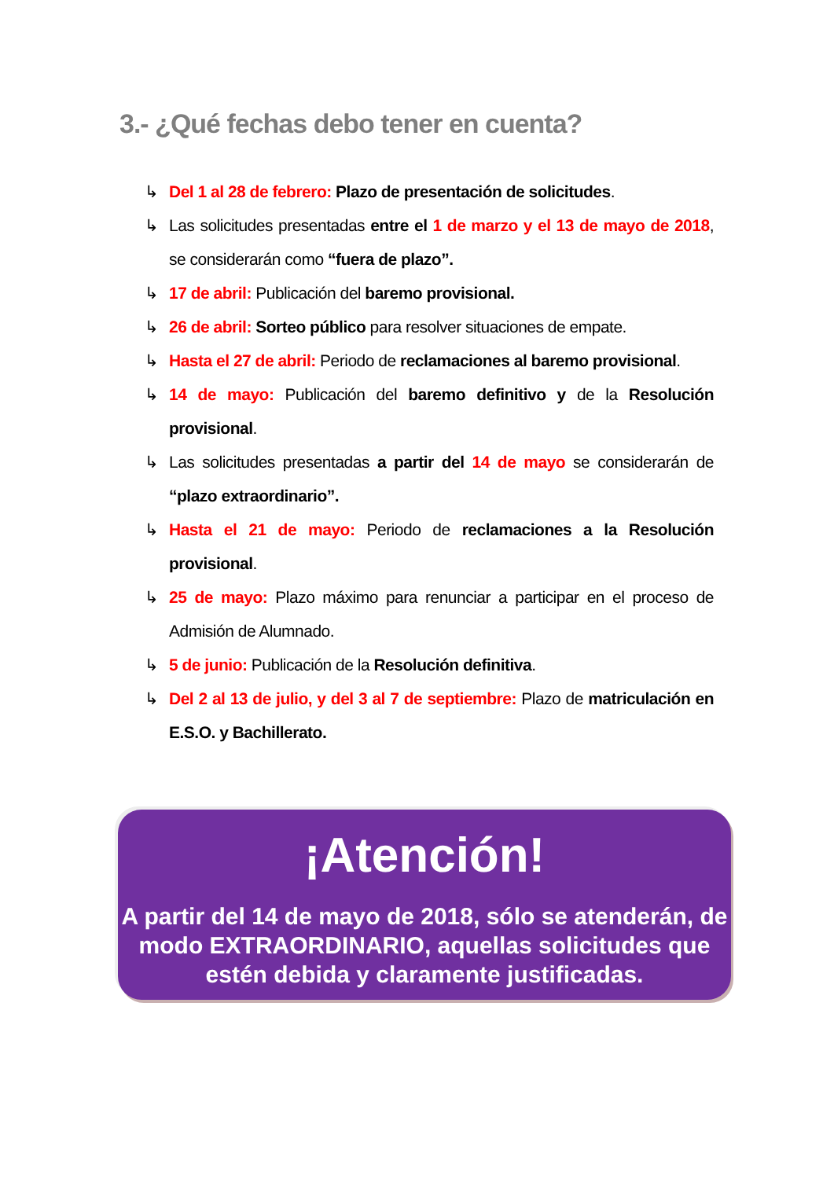3.- ¿Qué fechas debo tener en cuenta?
↳ Del 1 al 28 de febrero: Plazo de presentación de solicitudes.
↳ Las solicitudes presentadas entre el 1 de marzo y el 13 de mayo de 2018, se considerarán como “fuera de plazo”.
↳ 17 de abril: Publicación del baremo provisional.
↳ 26 de abril: Sorteo público para resolver situaciones de empate.
↳ Hasta el 27 de abril: Periodo de reclamaciones al baremo provisional.
↳ 14 de mayo: Publicación del baremo definitivo y de la Resolución provisional.
↳ Las solicitudes presentadas a partir del 14 de mayo se considerarán de “plazo extraordinario”.
↳ Hasta el 21 de mayo: Periodo de reclamaciones a la Resolución provisional.
↳ 25 de mayo: Plazo máximo para renunciar a participar en el proceso de Admisión de Alumnado.
↳ 5 de junio: Publicación de la Resolución definitiva.
↳ Del 2 al 13 de julio, y del 3 al 7 de septiembre: Plazo de matriculación en E.S.O. y Bachillerato.
¡Atención!
A partir del 14 de mayo de 2018, sólo se atenderán, de modo EXTRAORDINARIO, aquellas solicitudes que estén debida y claramente justificadas.